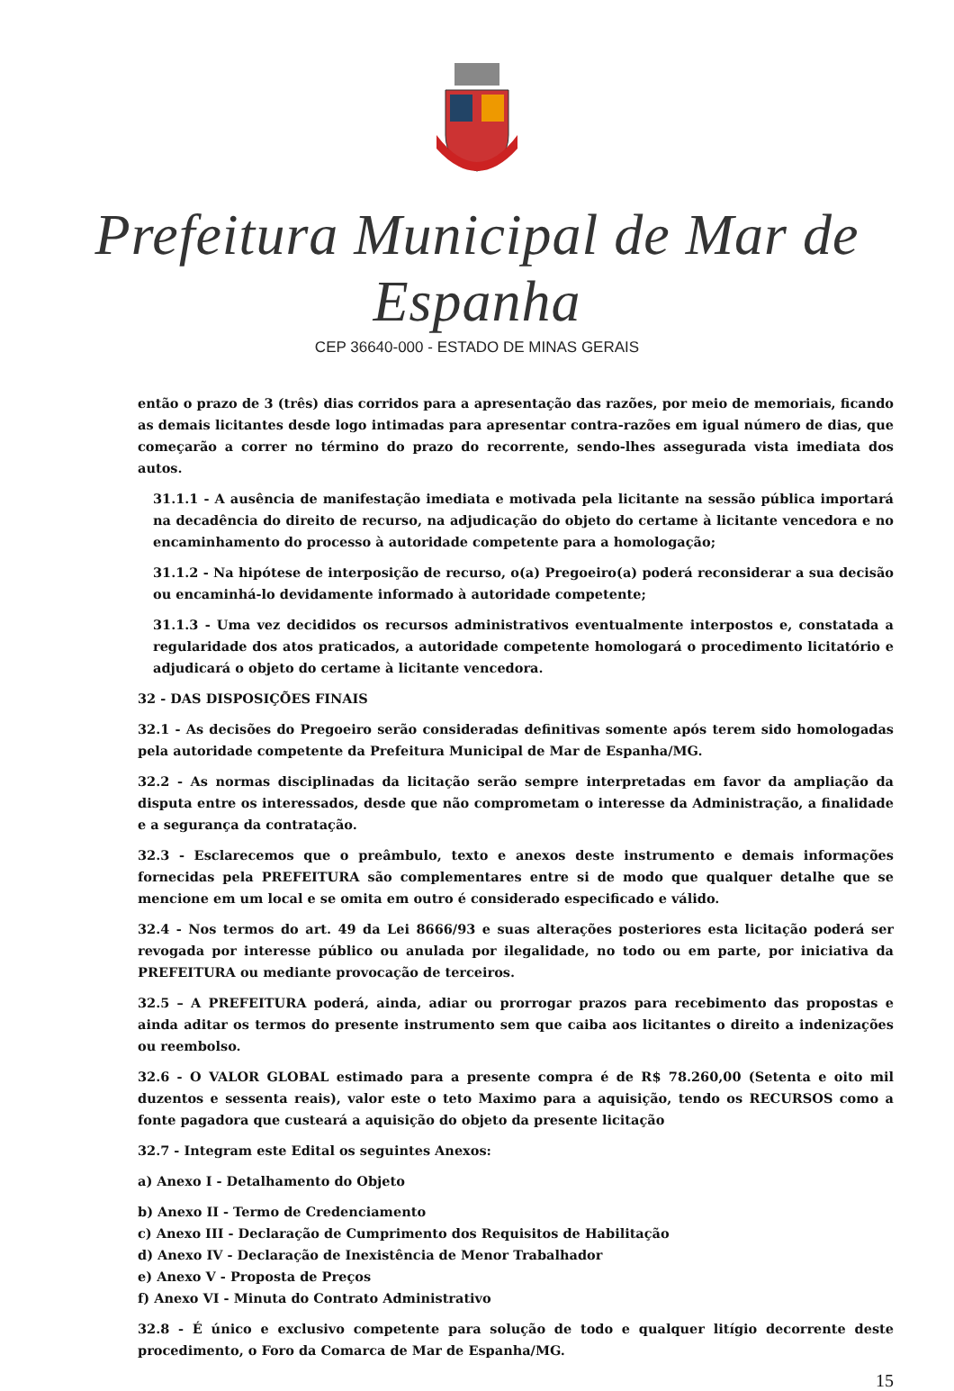Prefeitura Municipal de Mar de Espanha
CEP 36640-000 - ESTADO DE MINAS GERAIS
então o prazo de 3 (três) dias corridos para a apresentação das razões, por meio de memoriais, ficando as demais licitantes desde logo intimadas para apresentar contra-razões em igual número de dias, que começarão a correr no término do prazo do recorrente, sendo-lhes assegurada vista imediata dos autos.
31.1.1 - A ausência de manifestação imediata e motivada pela licitante na sessão pública importará na decadência do direito de recurso, na adjudicação do objeto do certame à licitante vencedora e no encaminhamento do processo à autoridade competente para a homologação;
31.1.2 - Na hipótese de interposição de recurso, o(a) Pregoeiro(a) poderá reconsiderar a sua decisão ou encaminhá-lo devidamente informado à autoridade competente;
31.1.3 - Uma vez decididos os recursos administrativos eventualmente interpostos e, constatada a regularidade dos atos praticados, a autoridade competente homologará o procedimento licitatório e adjudicará o objeto do certame à licitante vencedora.
32 - DAS DISPOSIÇÕES FINAIS
32.1 - As decisões do Pregoeiro serão consideradas definitivas somente após terem sido homologadas pela autoridade competente da Prefeitura Municipal de Mar de Espanha/MG.
32.2 - As normas disciplinadas da licitação serão sempre interpretadas em favor da ampliação da disputa entre os interessados, desde que não comprometam o interesse da Administração, a finalidade e a segurança da contratação.
32.3 - Esclarecemos que o preâmbulo, texto e anexos deste instrumento e demais informações fornecidas pela PREFEITURA são complementares entre si de modo que qualquer detalhe que se mencione em um local e se omita em outro é considerado especificado e válido.
32.4 - Nos termos do art. 49 da Lei 8666/93 e suas alterações posteriores esta licitação poderá ser revogada por interesse público ou anulada por ilegalidade, no todo ou em parte, por iniciativa da PREFEITURA ou mediante provocação de terceiros.
32.5 – A PREFEITURA poderá, ainda, adiar ou prorrogar prazos para recebimento das propostas e ainda aditar os termos do presente instrumento sem que caiba aos licitantes o direito a indenizações ou reembolso.
32.6 - O VALOR GLOBAL estimado para a presente compra é de R$ 78.260,00 (Setenta e oito mil duzentos e sessenta reais), valor este o teto Maximo para a aquisição, tendo os RECURSOS como a fonte pagadora que custeará a aquisição do objeto da presente licitação
32.7 - Integram este Edital os seguintes Anexos:
a) Anexo I - Detalhamento do Objeto
b) Anexo II - Termo de Credenciamento
c) Anexo III - Declaração de Cumprimento dos Requisitos de Habilitação
d) Anexo IV - Declaração de Inexistência de Menor Trabalhador
e) Anexo V - Proposta de Preços
f) Anexo VI - Minuta do Contrato Administrativo
32.8 - É único e exclusivo competente para solução de todo e qualquer litígio decorrente deste procedimento, o Foro da Comarca de Mar de Espanha/MG.
15